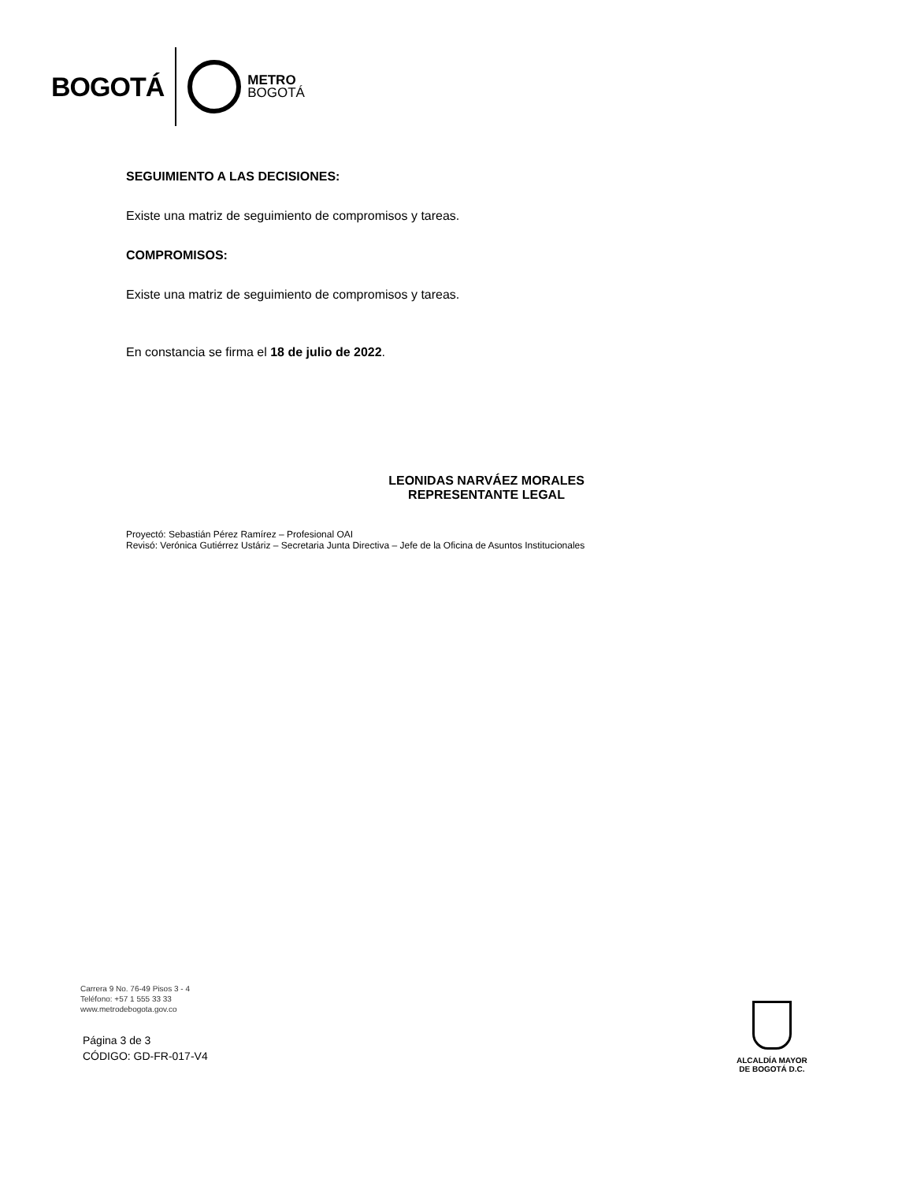BOGOTÁ
METRO
BOGOTÁ
SEGUIMIENTO A LAS DECISIONES:
Existe una matriz de seguimiento de compromisos y tareas.
COMPROMISOS:
Existe una matriz de seguimiento de compromisos y tareas.
En constancia se firma el 18 de julio de 2022.
LEONIDAS NARVÁEZ MORALES
REPRESENTANTE LEGAL
Proyectó: Sebastián Pérez Ramírez – Profesional OAI
Revisó: Verónica Gutiérrez Ustáriz – Secretaria Junta Directiva – Jefe de la Oficina de Asuntos Institucionales
Carrera 9 No. 76-49 Pisos 3 - 4
Teléfono: +57 1 555 33 33
www.metrodebogota.gov.co
Página 3 de 3
CÓDIGO: GD-FR-017-V4
ALCALDÍA MAYOR
DE BOGOTÁ D.C.